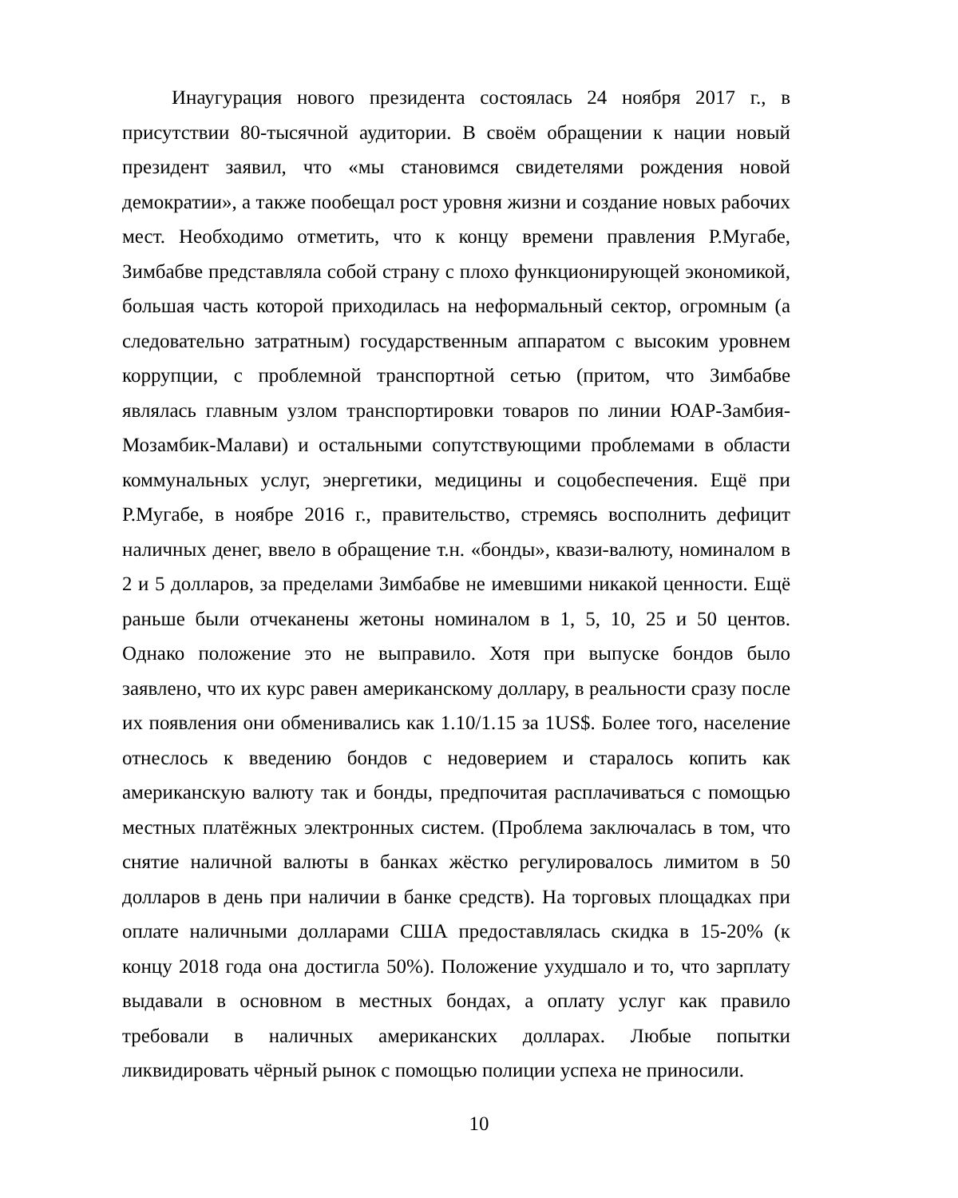Инаугурация нового президента состоялась 24 ноября 2017 г., в присутствии 80-тысячной аудитории. В своём обращении к нации новый президент заявил, что «мы становимся свидетелями рождения новой демократии», а также пообещал рост уровня жизни и создание новых рабочих мест. Необходимо отметить, что к концу времени правления Р.Мугабе, Зимбабве представляла собой страну с плохо функционирующей экономикой, большая часть которой приходилась на неформальный сектор, огромным (а следовательно затратным) государственным аппаратом с высоким уровнем коррупции, с проблемной транспортной сетью (притом, что Зимбабве являлась главным узлом транспортировки товаров по линии ЮАР-Замбия-Мозамбик-Малави) и остальными сопутствующими проблемами в области коммунальных услуг, энергетики, медицины и соцобеспечения. Ещё при Р.Мугабе, в ноябре 2016 г., правительство, стремясь восполнить дефицит наличных денег, ввело в обращение т.н. «бонды», квази-валюту, номиналом в 2 и 5 долларов, за пределами Зимбабве не имевшими никакой ценности. Ещё раньше были отчеканены жетоны номиналом в 1, 5, 10, 25 и 50 центов. Однако положение это не выправило. Хотя при выпуске бондов было заявлено, что их курс равен американскому доллару, в реальности сразу после их появления они обменивались как 1.10/1.15 за 1US$. Более того, население отнеслось к введению бондов с недоверием и старалось копить как американскую валюту так и бонды, предпочитая расплачиваться с помощью местных платёжных электронных систем. (Проблема заключалась в том, что снятие наличной валюты в банках жёстко регулировалось лимитом в 50 долларов в день при наличии в банке средств). На торговых площадках при оплате наличными долларами США предоставлялась скидка в 15-20% (к концу 2018 года она достигла 50%). Положение ухудшало и то, что зарплату выдавали в основном в местных бондах, а оплату услуг как правило требовали в наличных американских долларах. Любые попытки ликвидировать чёрный рынок с помощью полиции успеха не приносили.
10